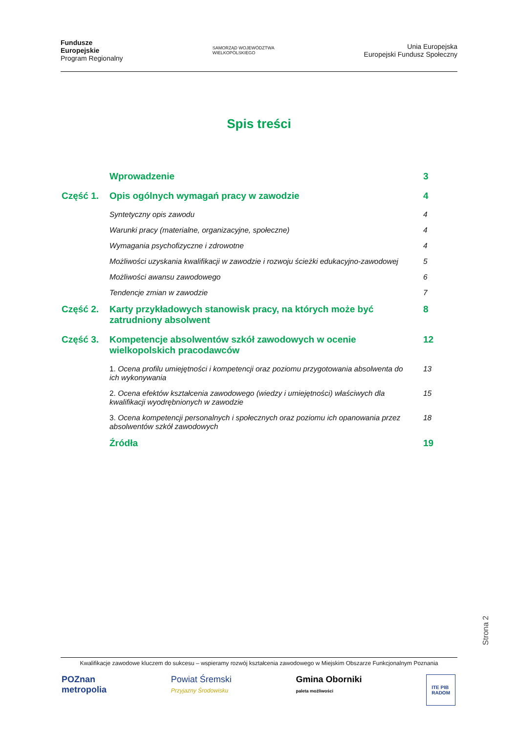Fundusze
Europejskie
Program Regionalny
SAMORZĄD WOJEWÓDZTWA
WIELKOPOLSKIEGO
Unia Europejska
Europejski Fundusz Społeczny
Spis treści
Wprowadzenie 3
Część 1. Opis ogólnych wymagań pracy w zawodzie
4
Syntetyczny opis zawodu 4
Warunki pracy (materialne, organizacyjne, społeczne)
4
Wymagania psychofizyczne i zdrowotne
4
Możliwości uzyskania kwalifikacji w zawodzie i rozwoju ścieżki edukacyjno-zawodowej
5
Możliwości awansu zawodowego 6
Tendencje zmian w zawodzie 7
Część 2. Karty przykładowych stanowisk pracy, na których może być zatrudniony absolwent
8
Część 3. Kompetencje absolwentów szkół zawodowych w ocenie wielkopolskich pracodawców
12
1. Ocena profilu umiejętności i kompetencji oraz poziomu przygotowania absolwenta do ich wykonywania
13
2. Ocena efektów kształcenia zawodowego (wiedzy i umiejętności) właściwych dla kwalifikacji wyodrębnionych w zawodzie
15
3. Ocena kompetencji personalnych i społecznych oraz poziomu ich opanowania przez absolwentów szkół zawodowych
18
Źródła 19
Strona 2
Kwalifikacje zawodowe kluczem do sukcesu – wspieramy rozwój kształcenia zawodowego w Miejskim Obszarze Funkcjonalnym Poznania
POZnan
metropolia
Powiat Śremski
Przyjazny Środowisku
Gmina Oborniki
paleta możliwości
ITE PIB
RADOM